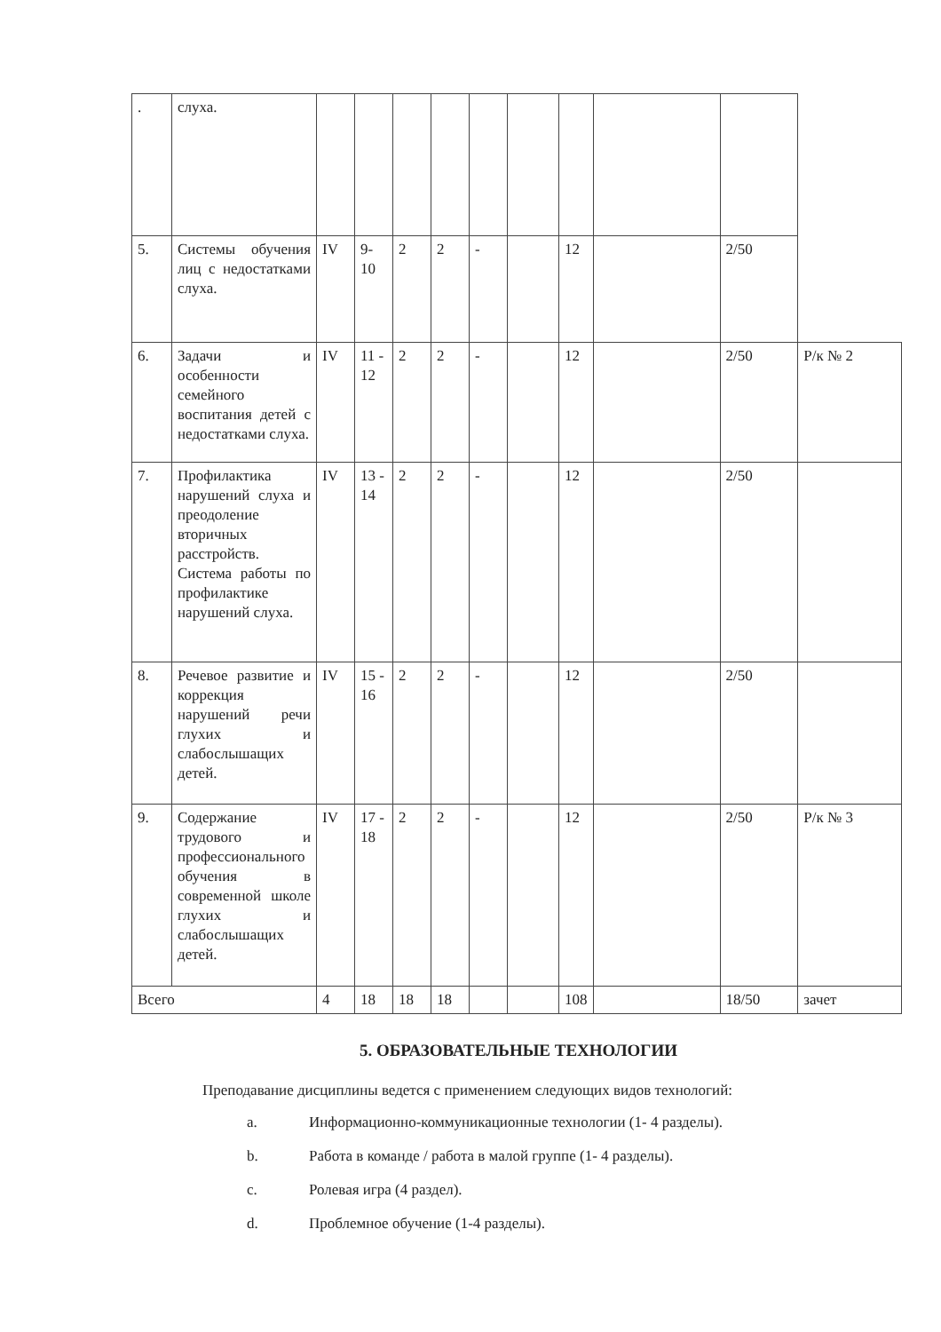| . | слуха. | | | | | | | | | | |
| 5. | Системы обучения лиц с недостатками слуха. | IV | 9-10 | 2 | 2 | - | | 12 | | 2/50 | |
| 6. | Задачи и особенности семейного воспитания детей с недостатками слуха. | IV | 11 - 12 | 2 | 2 | - | | 12 | | 2/50 | Р/к № 2 |
| 7. | Профилактика нарушений слуха и преодоление вторичных расстройств. Система работы по профилактике нарушений слуха. | IV | 13 - 14 | 2 | 2 | - | | 12 | | 2/50 | |
| 8. | Речевое развитие и коррекция нарушений речи глухих и слабослышащих детей. | IV | 15 - 16 | 2 | 2 | - | | 12 | | 2/50 | |
| 9. | Содержание трудового и профессионального обучения в современной школе глухих и слабослышащих детей. | IV | 17 - 18 | 2 | 2 | - | | 12 | | 2/50 | Р/к № 3 |
| Всего | | 4 | 18 | 18 | 18 | | | 108 | | 18/50 | зачет |
5. ОБРАЗОВАТЕЛЬНЫЕ ТЕХНОЛОГИИ
Преподавание дисциплины ведется с применением следующих видов технологий:
a. Информационно-коммуникационные технологии (1- 4 разделы).
b. Работа в команде / работа в малой группе (1- 4 разделы).
c. Ролевая игра (4 раздел).
d. Проблемное обучение (1-4 разделы).